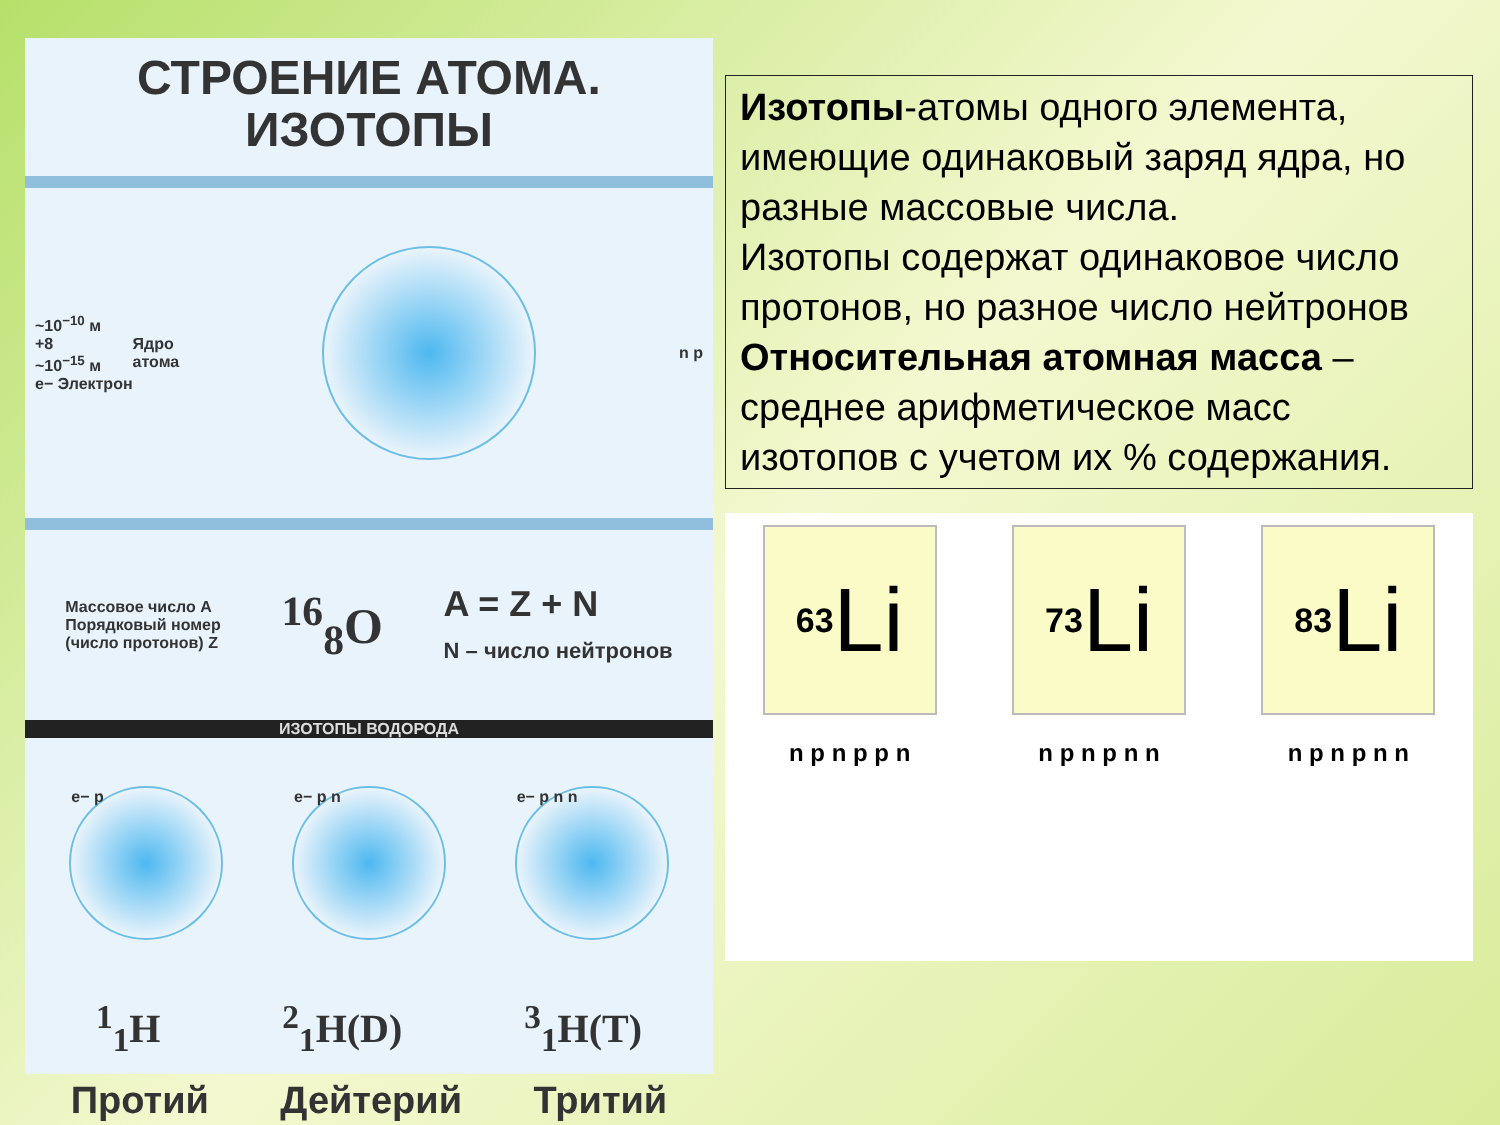СТРОЕНИЕ АТОМА.
ИЗОТОПЫ
~10<sup>−10</sup> м
+8
~10<sup>−15</sup> м
e− Электрон
Ядро
атома
n p
Массовое число A
Порядковый номер
(число протонов) Z
<sup>16</sup> <sub>8</sub>O
A = Z + N
N – число нейтронов
ИЗОТОПЫ ВОДОРОДА
e− p e− p n e− p n n
<sup>1</sup> <sub>1</sub>H <sup>2</sup><sub>1</sub>H(D) <sup>3</sup><sub>1</sub>H(T)
Протий Дейтерий Тритий
Изотопы-атомы одного элемента, имеющие одинаковый заряд ядра, но разные массовые числа.
Изотопы содержат одинаковое число протонов, но разное число нейтронов
Относительная атомная масса – среднее арифметическое масс изотопов с учетом их % содержания.
<sup>6</sup> <sub>3</sub>Li
n p n p p n
<sup>7</sup> <sub>3</sub>Li
n p n p n n
<sup>8</sup> <sub>3</sub>Li
n p n p n n